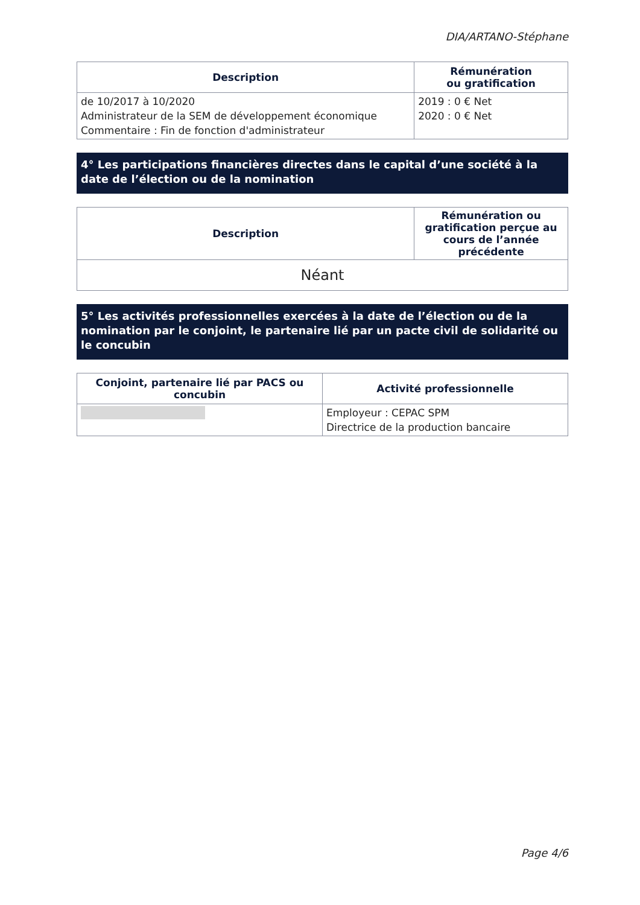DIA/ARTANO-Stéphane
| Description | Rémunération ou gratification |
| --- | --- |
| de 10/2017 à 10/2020 Administrateur de la SEM de développement économique Commentaire : Fin de fonction d'administrateur | 2019 : 0 € Net 2020 : 0 € Net |
4° Les participations financières directes dans le capital d’une société à la date de l’élection ou de la nomination
| Description | Rémunération ou gratification perçue au cours de l’année précédente |
| --- | --- |
| Néant | |
5° Les activités professionnelles exercées à la date de l’élection ou de la nomination par le conjoint, le partenaire lié par un pacte civil de solidarité ou le concubin
| Conjoint, partenaire lié par PACS ou concubin | Activité professionnelle |
| --- | --- |
| | Employeur : CEPAC SPM Directrice de la production bancaire |
Page 4/6